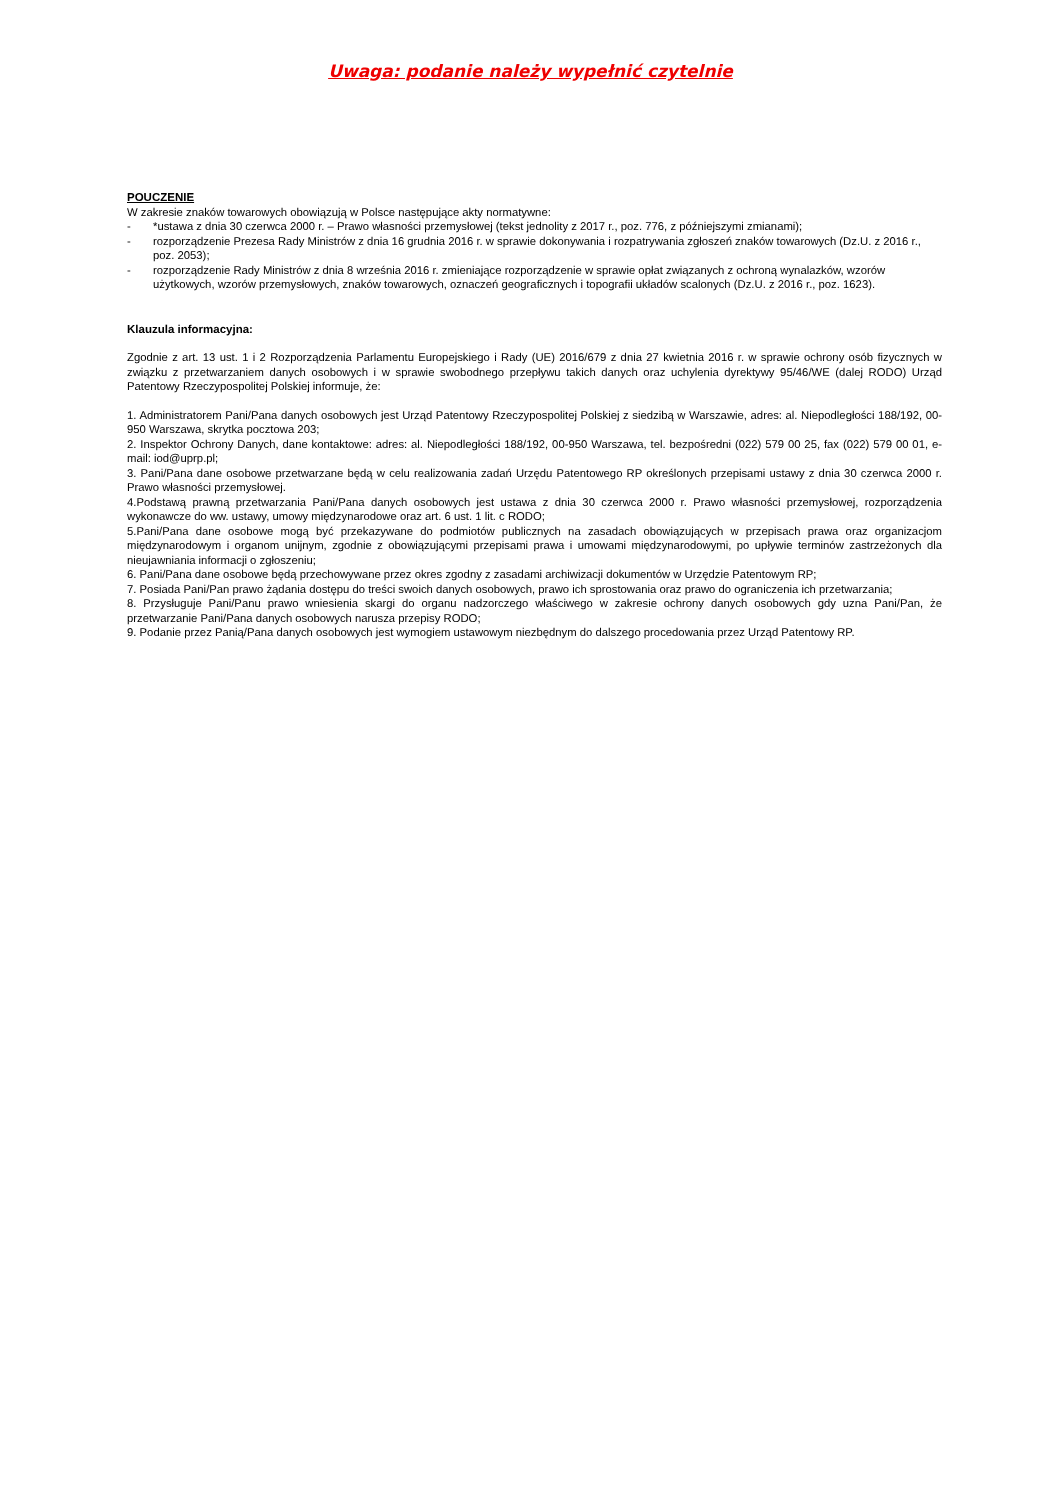Uwaga: podanie należy wypełnić czytelnie
POUCZENIE
W zakresie znaków towarowych obowiązują w Polsce następujące akty normatywne:
- *ustawa z dnia 30 czerwca 2000 r. – Prawo własności przemysłowej (tekst jednolity z 2017 r., poz. 776, z późniejszymi zmianami);
- rozporządzenie Prezesa Rady Ministrów z dnia 16 grudnia 2016 r. w sprawie dokonywania i rozpatrywania zgłoszeń znaków towarowych (Dz.U. z 2016 r., poz. 2053);
- rozporządzenie Rady Ministrów z dnia 8 września 2016 r. zmieniające rozporządzenie w sprawie opłat związanych z ochroną wynalazków, wzorów użytkowych, wzorów przemysłowych, znaków towarowych, oznaczeń geograficznych i topografii układów scalonych (Dz.U. z 2016 r., poz. 1623).
Klauzula informacyjna:
Zgodnie z art. 13 ust. 1 i 2 Rozporządzenia Parlamentu Europejskiego i Rady (UE) 2016/679 z dnia 27 kwietnia 2016 r. w sprawie ochrony osób fizycznych w związku z przetwarzaniem danych osobowych i w sprawie swobodnego przepływu takich danych oraz uchylenia dyrektywy 95/46/WE (dalej RODO) Urząd Patentowy Rzeczypospolitej Polskiej informuje, że:
1. Administratorem Pani/Pana danych osobowych jest Urząd Patentowy Rzeczypospolitej Polskiej z siedzibą w Warszawie, adres: al. Niepodległości 188/192, 00-950 Warszawa, skrytka pocztowa 203;
2. Inspektor Ochrony Danych, dane kontaktowe: adres: al. Niepodległości 188/192, 00-950 Warszawa, tel. bezpośredni (022) 579 00 25, fax (022) 579 00 01, e-mail: iod@uprp.pl;
3. Pani/Pana dane osobowe przetwarzane będą w celu realizowania zadań Urzędu Patentowego RP określonych przepisami ustawy z dnia 30 czerwca 2000 r. Prawo własności przemysłowej.
4.Podstawą prawną przetwarzania Pani/Pana danych osobowych jest ustawa z dnia 30 czerwca 2000 r. Prawo własności przemysłowej, rozporządzenia wykonawcze do ww. ustawy, umowy międzynarodowe oraz art. 6 ust. 1 lit. c RODO;
5.Pani/Pana dane osobowe mogą być przekazywane do podmiotów publicznych na zasadach obowiązujących w przepisach prawa oraz organizacjom międzynarodowym i organom unijnym, zgodnie z obowiązującymi przepisami prawa i umowami międzynarodowymi, po upływie terminów zastrzeżonych dla nieujawniania informacji o zgłoszeniu;
6. Pani/Pana dane osobowe będą przechowywane przez okres zgodny z zasadami archiwizacji dokumentów w Urzędzie Patentowym RP;
7. Posiada Pani/Pan prawo żądania dostępu do treści swoich danych osobowych, prawo ich sprostowania oraz prawo do ograniczenia ich przetwarzania;
8. Przysługuje Pani/Panu prawo wniesienia skargi do organu nadzorczego właściwego w zakresie ochrony danych osobowych gdy uzna Pani/Pan, że przetwarzanie Pani/Pana danych osobowych narusza przepisy RODO;
9. Podanie przez Panią/Pana danych osobowych jest wymogiem ustawowym niezbędnym do dalszego procedowania przez Urząd Patentowy RP.